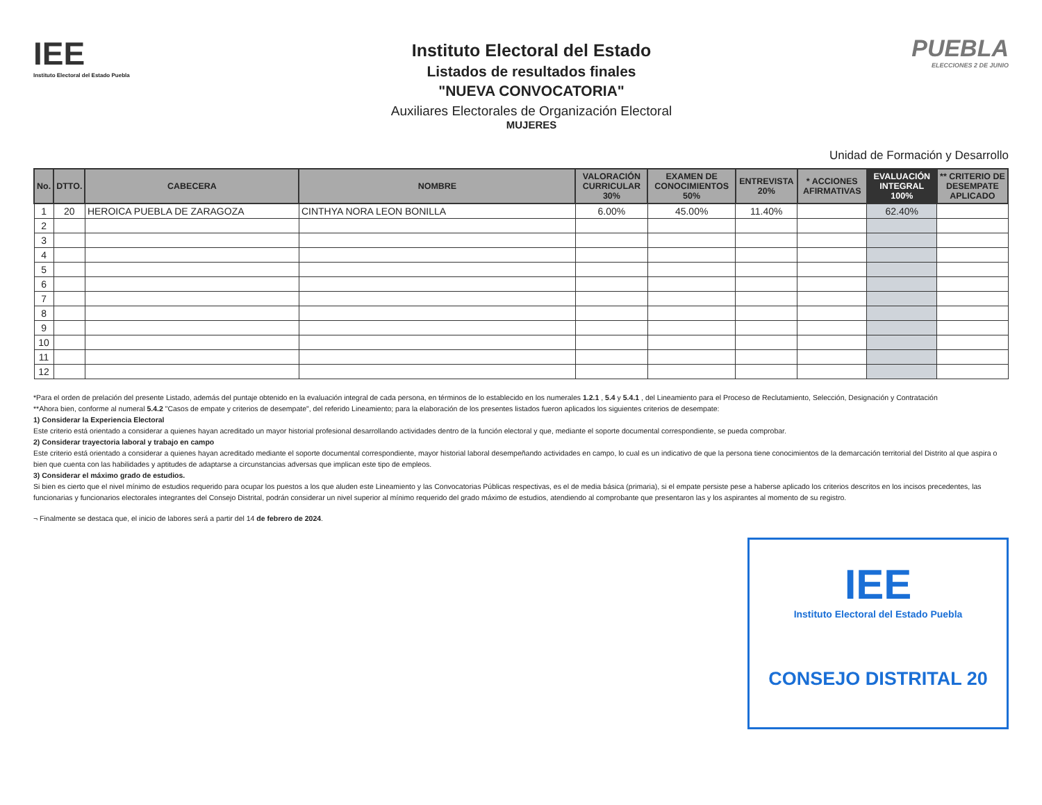IEE
Instituto Electoral del Estado Puebla
Instituto Electoral del Estado
Listados de resultados finales
"NUEVA CONVOCATORIA"
Auxiliares Electorales de Organización Electoral
MUJERES
PUEBLA
ELECCIONES 2 DE JUNIO
Unidad de Formación y Desarrollo
| No. | DTTO. | CABECERA | NOMBRE | VALORACIÓN CURRICULAR 30% | EXAMEN DE CONOCIMIENTOS 50% | ENTREVISTA 20% | * ACCIONES AFIRMATIVAS | EVALUACIÓN INTEGRAL 100% | ** CRITERIO DE DESEMPATE APLICADO |
| --- | --- | --- | --- | --- | --- | --- | --- | --- | --- |
| 1 | 20 | HEROICA PUEBLA DE ZARAGOZA | CINTHYA NORA LEON BONILLA | 6.00% | 45.00% | 11.40% | | 62.40% | |
| 2 | | | | | | | | | |
| 3 | | | | | | | | | |
| 4 | | | | | | | | | |
| 5 | | | | | | | | | |
| 6 | | | | | | | | | |
| 7 | | | | | | | | | |
| 8 | | | | | | | | | |
| 9 | | | | | | | | | |
| 10 | | | | | | | | | |
| 11 | | | | | | | | | |
| 12 | | | | | | | | | |
*Para el orden de prelación del presente Listado, además del puntaje obtenido en la evaluación integral de cada persona, en términos de lo establecido en los numerales 1.2.1 , 5.4 y 5.4.1 , del Lineamiento para el Proceso de Reclutamiento, Selección, Designación y Contratación
**Ahora bien, conforme al numeral 5.4.2 "Casos de empate y criterios de desempate", del referido Lineamiento; para la elaboración de los presentes listados fueron aplicados los siguientes criterios de desempate:
1) Considerar la Experiencia Electoral
Este criterio está orientado a considerar a quienes hayan acreditado un mayor historial profesional desarrollando actividades dentro de la función electoral y que, mediante el soporte documental correspondiente, se pueda comprobar.
2) Considerar trayectoria laboral y trabajo en campo
Este criterio está orientado a considerar a quienes hayan acreditado mediante el soporte documental correspondiente, mayor historial laboral desempeñando actividades en campo, lo cual es un indicativo de que la persona tiene conocimientos de la demarcación territorial del Distrito al que aspira o bien que cuenta con las habilidades y aptitudes de adaptarse a circunstancias adversas que implican este tipo de empleos.
3) Considerar el máximo grado de estudios.
Si bien es cierto que el nivel mínimo de estudios requerido para ocupar los puestos a los que aluden este Lineamiento y las Convocatorias Públicas respectivas, es el de media básica (primaria), si el empate persiste pese a haberse aplicado los criterios descritos en los incisos precedentes, las funcionarias y funcionarios electorales integrantes del Consejo Distrital, podrán considerar un nivel superior al mínimo requerido del grado máximo de estudios, atendiendo al comprobante que presentaron las y los aspirantes al momento de su registro.
¬ Finalmente se destaca que, el inicio de labores será a partir del 14 de febrero de 2024.
IEE
Instituto Electoral del Estado Puebla
CONSEJO DISTRITAL 20